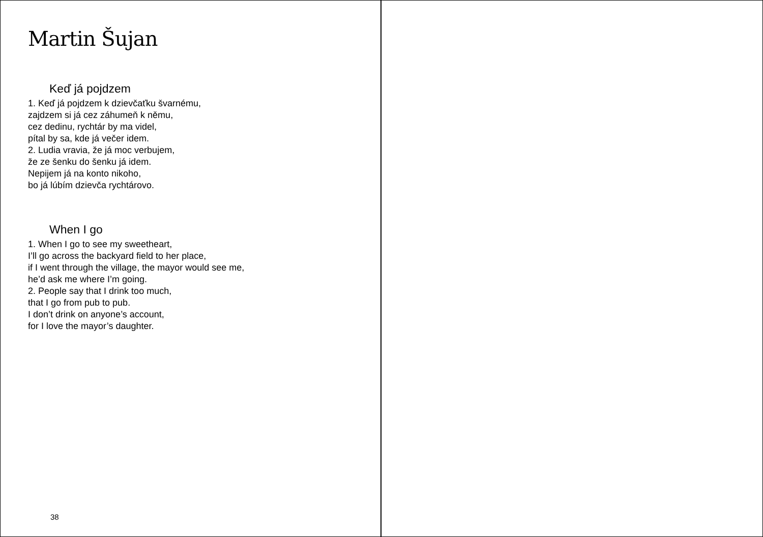Martin Šujan
Keď já pojdzem
1. Keď já pojdzem k dzievčaťku švarnému,
zajdzem si já cez záhumeň k němu,
cez dedinu, rychtár by ma videl,
pítal by sa, kde já večer idem.
2. Ludia vravia, že já moc verbujem,
že ze šenku do šenku já idem.
Nepijem já na konto nikoho,
bo já lúbím dzievča rychtárovo.
When I go
1. When I go to see my sweetheart,
I’ll go across the backyard field to her place,
if I went through the village, the mayor would see me,
he’d ask me where I’m going.
2. People say that I drink too much,
that I go from pub to pub.
I don’t drink on anyone’s account,
for I love the mayor’s daughter.
38